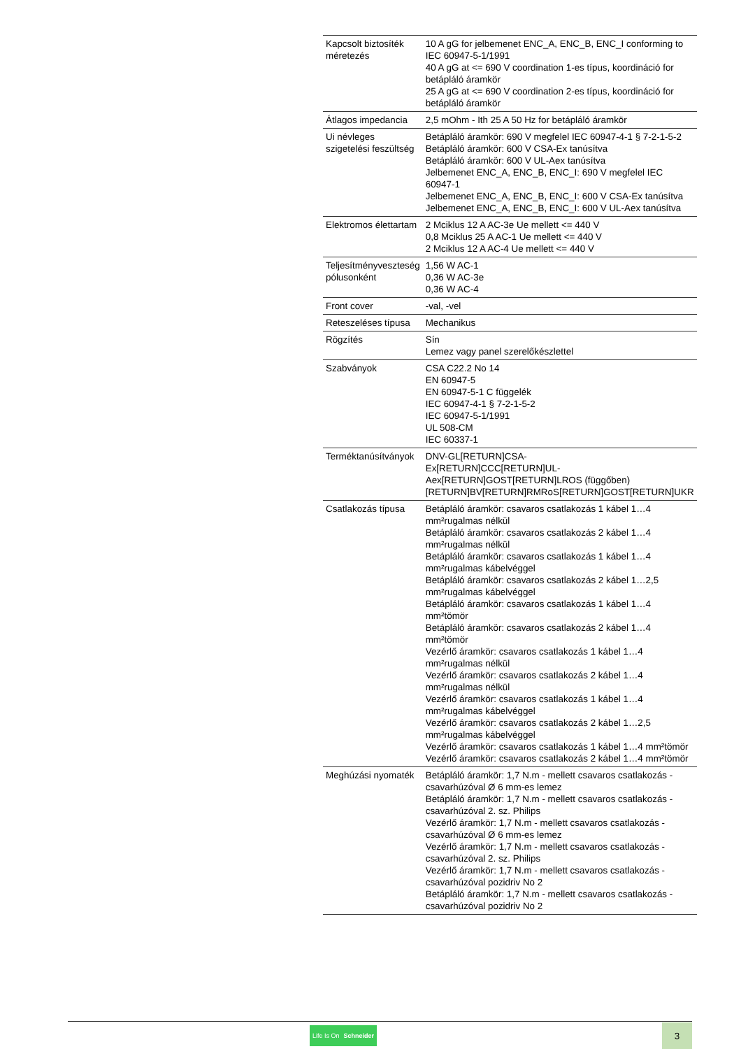| Kapcsolt biztosíték méretezés | 10 A gG for jelbemenet ENC_A, ENC_B, ENC_I conforming to IEC 60947-5-1/1991 40 A gG at <= 690 V coordination 1-es típus, koordináció for betápláló áramkör 25 A gG at <= 690 V coordination 2-es típus, koordináció for betápláló áramkör |
| Átlagos impedancia | 2,5 mOhm - Ith 25 A 50 Hz for betápláló áramkör |
| Ui névleges szigetelési feszültség | Betápláló áramkör: 690 V megfelel IEC 60947-4-1 § 7-2-1-5-2 Betápláló áramkör: 600 V CSA-Ex tanúsítva Betápláló áramkör: 600 V UL-Aex tanúsítva Jelbemenet ENC_A, ENC_B, ENC_I: 690 V megfelel IEC 60947-1 Jelbemenet ENC_A, ENC_B, ENC_I: 600 V CSA-Ex tanúsítva Jelbemenet ENC_A, ENC_B, ENC_I: 600 V UL-Aex tanúsítva |
| Elektromos élettartam | 2 Mciklus 12 A AC-3e Ue mellett <= 440 V 0,8 Mciklus 25 A AC-1 Ue mellett <= 440 V 2 Mciklus 12 A AC-4 Ue mellett <= 440 V |
| Teljesítményveszteség pólusonként | 1,56 W AC-1 0,36 W AC-3e 0,36 W AC-4 |
| Front cover | -val, -vel |
| Reteszeléses típusa | Mechanikus |
| Rögzítés | Sín Lemez vagy panel szerelőkészlettel |
| Szabványok | CSA C22.2 No 14 EN 60947-5 EN 60947-5-1 C függelék IEC 60947-4-1 § 7-2-1-5-2 IEC 60947-5-1/1991 UL 508-CM IEC 60337-1 |
| Terméktanúsítványok | DNV-GL[RETURN]CSA- Ex[RETURN]CCC[RETURN]UL- Aex[RETURN]GOST[RETURN]LROS (függőben) [RETURN]BV[RETURN]RMRoS[RETURN]GOST[RETURN]UKR |
| Csatlakozás típusa | Betápláló áramkör: csavaros csatlakozás 1 kábel 1…4 mm²rugalmas nélkül Betápláló áramkör: csavaros csatlakozás 2 kábel 1…4 mm²rugalmas nélkül Betápláló áramkör: csavaros csatlakozás 1 kábel 1…4 mm²rugalmas kábelvéggel Betápláló áramkör: csavaros csatlakozás 2 kábel 1…2,5 mm²rugalmas kábelvéggel Betápláló áramkör: csavaros csatlakozás 1 kábel 1…4 mm²tömör Betápláló áramkör: csavaros csatlakozás 2 kábel 1…4 mm²tömör Vezérlő áramkör: csavaros csatlakozás 1 kábel 1…4 mm²rugalmas nélkül Vezérlő áramkör: csavaros csatlakozás 2 kábel 1…4 mm²rugalmas nélkül Vezérlő áramkör: csavaros csatlakozás 1 kábel 1…4 mm²rugalmas kábelvéggel Vezérlő áramkör: csavaros csatlakozás 2 kábel 1…2,5 mm²rugalmas kábelvéggel Vezérlő áramkör: csavaros csatlakozás 1 kábel 1…4 mm²tömör Vezérlő áramkör: csavaros csatlakozás 2 kábel 1…4 mm²tömör |
| Meghúzási nyomaték | Betápláló áramkör: 1,7 N.m - mellett csavaros csatlakozás - csavarhúzóval Ø 6 mm-es lemez Betápláló áramkör: 1,7 N.m - mellett csavaros csatlakozás - csavarhúzóval 2. sz. Philips Vezérlő áramkör: 1,7 N.m - mellett csavaros csatlakozás - csavarhúzóval Ø 6 mm-es lemez Vezérlő áramkör: 1,7 N.m - mellett csavaros csatlakozás - csavarhúzóval 2. sz. Philips Vezérlő áramkör: 1,7 N.m - mellett csavaros csatlakozás - csavarhúzóval pozidriv No 2 Betápláló áramkör: 1,7 N.m - mellett csavaros csatlakozás - csavarhúzóval pozidriv No 2 |
Life Is On Schneider
3